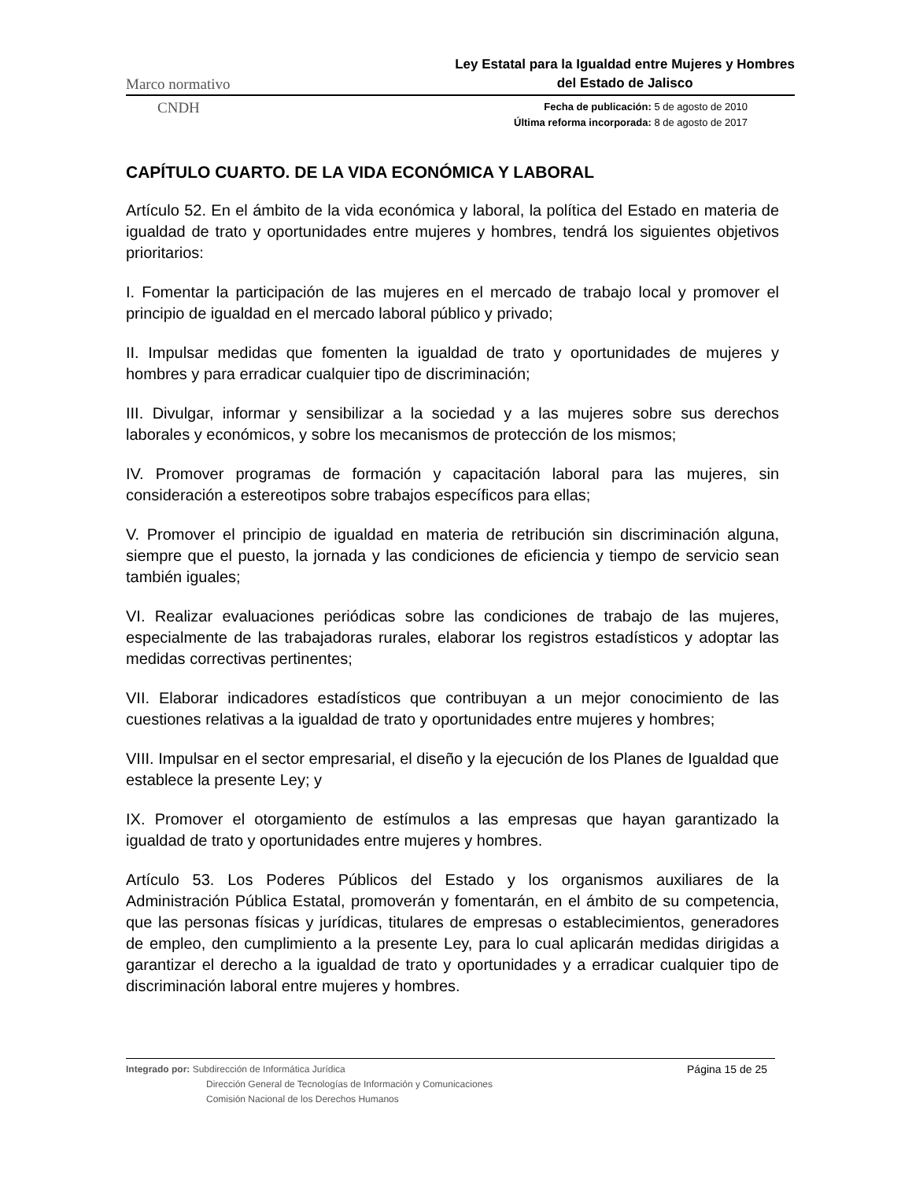Marco normativo
Ley Estatal para la Igualdad entre Mujeres y Hombres
del Estado de Jalisco
CNDH
Fecha de publicación: 5 de agosto de 2010
Última reforma incorporada: 8 de agosto de 2017
CAPÍTULO CUARTO. DE LA VIDA ECONÓMICA Y LABORAL
Artículo 52. En el ámbito de la vida económica y laboral, la política del Estado en materia de igualdad de trato y oportunidades entre mujeres y hombres, tendrá los siguientes objetivos prioritarios:
I. Fomentar la participación de las mujeres en el mercado de trabajo local y promover el principio de igualdad en el mercado laboral público y privado;
II. Impulsar medidas que fomenten la igualdad de trato y oportunidades de mujeres y hombres y para erradicar cualquier tipo de discriminación;
III. Divulgar, informar y sensibilizar a la sociedad y a las mujeres sobre sus derechos laborales y económicos, y sobre los mecanismos de protección de los mismos;
IV. Promover programas de formación y capacitación laboral para las mujeres, sin consideración a estereotipos sobre trabajos específicos para ellas;
V. Promover el principio de igualdad en materia de retribución sin discriminación alguna, siempre que el puesto, la jornada y las condiciones de eficiencia y tiempo de servicio sean también iguales;
VI. Realizar evaluaciones periódicas sobre las condiciones de trabajo de las mujeres, especialmente de las trabajadoras rurales, elaborar los registros estadísticos y adoptar las medidas correctivas pertinentes;
VII. Elaborar indicadores estadísticos que contribuyan a un mejor conocimiento de las cuestiones relativas a la igualdad de trato y oportunidades entre mujeres y hombres;
VIII. Impulsar en el sector empresarial, el diseño y la ejecución de los Planes de Igualdad que establece la presente Ley; y
IX. Promover el otorgamiento de estímulos a las empresas que hayan garantizado la igualdad de trato y oportunidades entre mujeres y hombres.
Artículo 53. Los Poderes Públicos del Estado y los organismos auxiliares de la Administración Pública Estatal, promoverán y fomentarán, en el ámbito de su competencia, que las personas físicas y jurídicas, titulares de empresas o establecimientos, generadores de empleo, den cumplimiento a la presente Ley, para lo cual aplicarán medidas dirigidas a garantizar el derecho a la igualdad de trato y oportunidades y a erradicar cualquier tipo de discriminación laboral entre mujeres y hombres.
Integrado por: Subdirección de Informática Jurídica
Dirección General de Tecnologías de Información y Comunicaciones
Comisión Nacional de los Derechos Humanos
Página 15 de 25